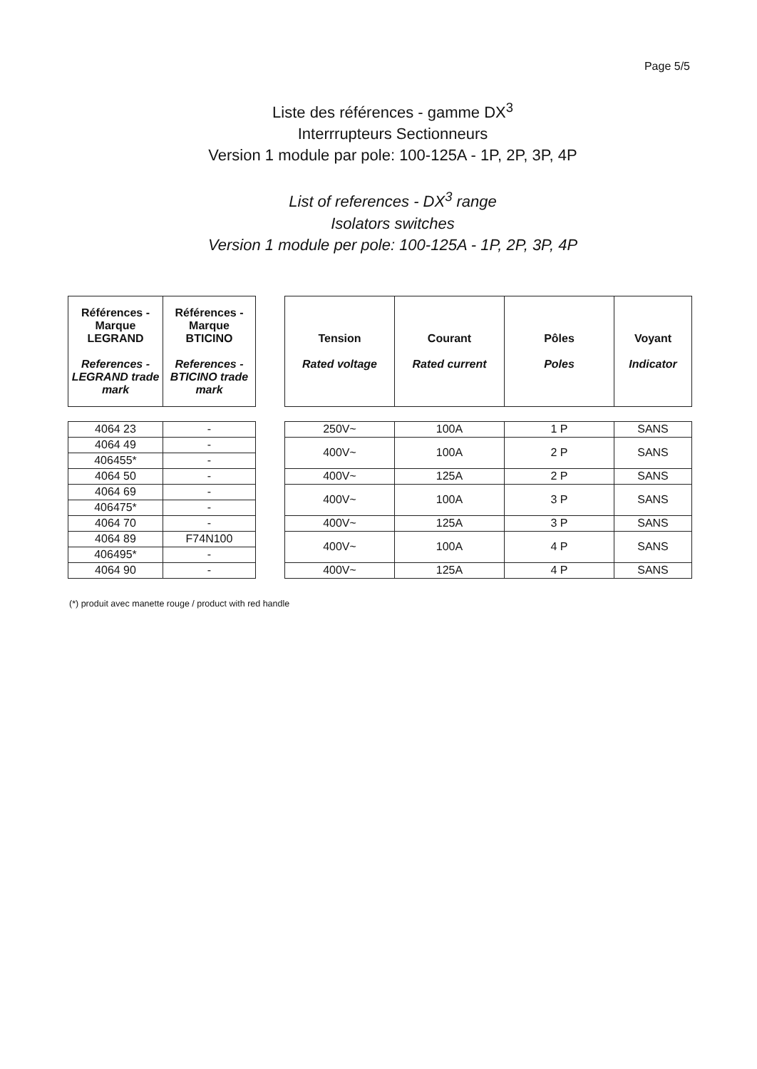Page 5/5
Liste des références - gamme DX<sup>3</sup>
Interrrupteurs Sectionneurs
Version 1 module par pole: 100-125A - 1P, 2P, 3P, 4P
List of references - DX<sup>3</sup> range
Isolators switches
Version 1 module per pole: 100-125A - 1P, 2P, 3P, 4P
| Références - Marque LEGRAND References - LEGRAND trade mark | Références - Marque BTICINO References - BTICINO trade mark |
| --- | --- |
| 4064 23 | - |
| 4064 49 | - |
| 406455* | - |
| 4064 50 | - |
| 4064 69 | - |
| 406475* | - |
| 4064 70 | - |
| 4064 89 | F74N100 |
| 406495* | - |
| 4064 90 | - |
| Tension Rated voltage | Courant Rated current | Pôles Poles | Voyant Indicator |
| --- | --- | --- | --- |
| 250V~ | 100A | 1 P | SANS |
| 400V~ | 100A | 2 P | SANS |
| 400V~ | 125A | 2 P | SANS |
| 400V~ | 100A | 3 P | SANS |
| 400V~ | 125A | 3 P | SANS |
| 400V~ | 100A | 4 P | SANS |
| 400V~ | 125A | 4 P | SANS |
(*) produit avec manette rouge / product with red handle